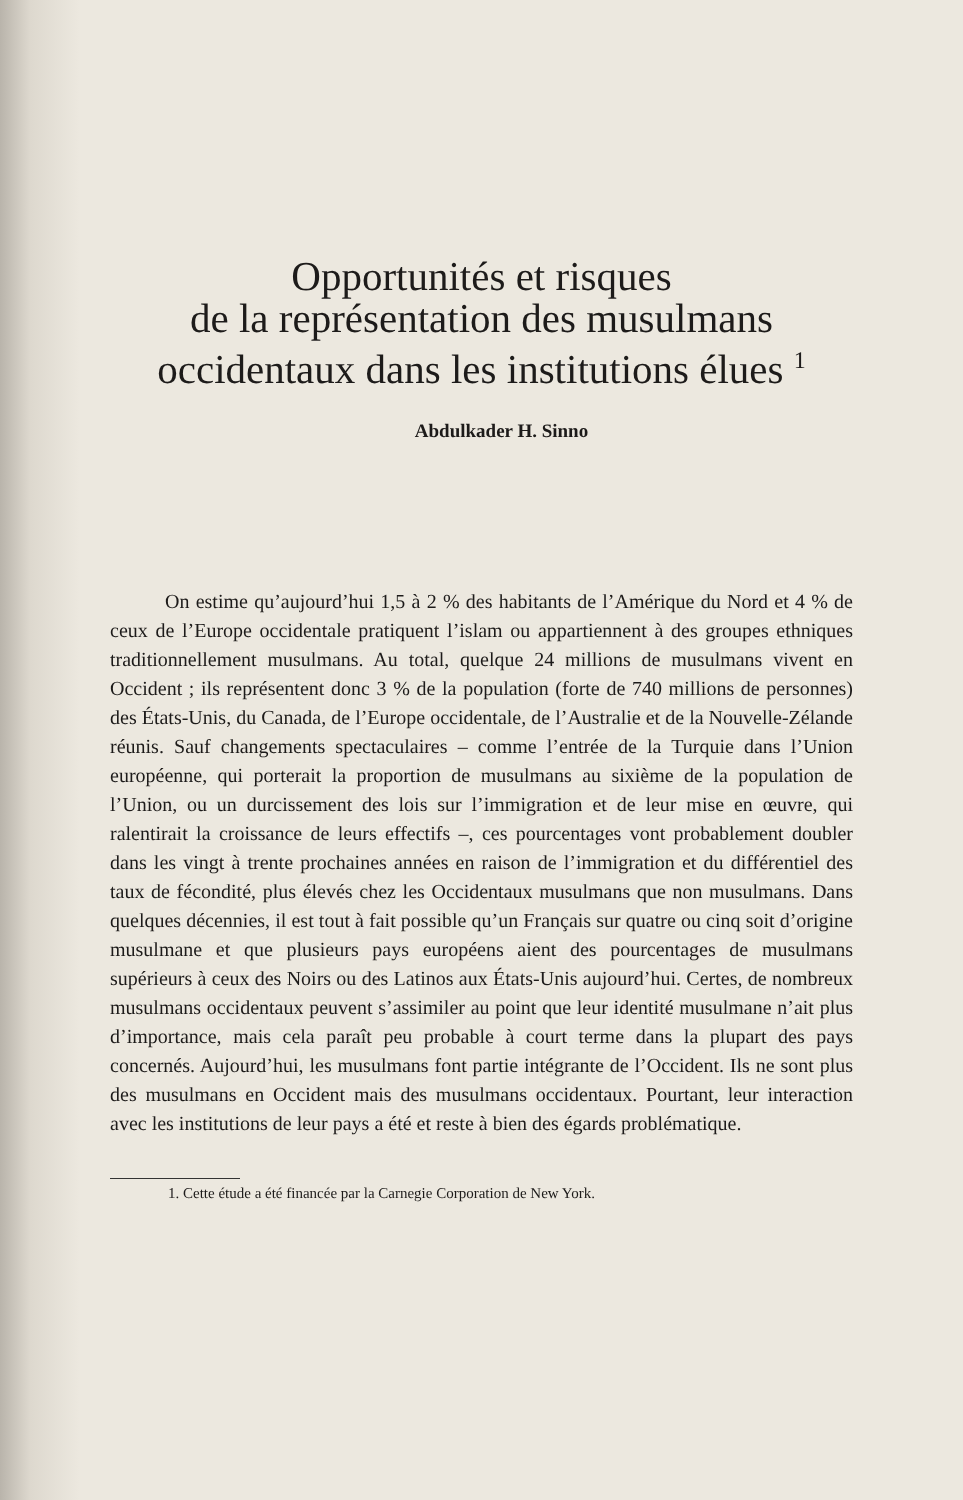Opportunités et risques
de la représentation des musulmans
occidentaux dans les institutions élues <sup>1</sup>
Abdulkader H. Sinno
On estime qu’aujourd’hui 1,5 à 2 % des habitants de l’Amérique du Nord et 4 % de ceux de l’Europe occidentale pratiquent l’islam ou appartiennent à des groupes ethniques traditionnellement musulmans. Au total, quelque 24 millions de musulmans vivent en Occident ; ils représentent donc 3 % de la population (forte de 740 millions de personnes) des États-Unis, du Canada, de l’Europe occidentale, de l’Australie et de la Nouvelle-Zélande réunis. Sauf changements spectaculaires – comme l’entrée de la Turquie dans l’Union européenne, qui porterait la proportion de musulmans au sixième de la population de l’Union, ou un durcissement des lois sur l’immigration et de leur mise en œuvre, qui ralentirait la croissance de leurs effectifs –, ces pourcentages vont probablement doubler dans les vingt à trente prochaines années en raison de l’immigration et du différentiel des taux de fécondité, plus élevés chez les Occidentaux musulmans que non musulmans. Dans quelques décennies, il est tout à fait possible qu’un Français sur quatre ou cinq soit d’origine musulmane et que plusieurs pays européens aient des pourcentages de musulmans supérieurs à ceux des Noirs ou des Latinos aux États-Unis aujourd’hui. Certes, de nombreux musulmans occidentaux peuvent s’assimiler au point que leur identité musulmane n’ait plus d’importance, mais cela paraît peu probable à court terme dans la plupart des pays concernés. Aujourd’hui, les musulmans font partie intégrante de l’Occident. Ils ne sont plus des musulmans en Occident mais des musulmans occidentaux. Pourtant, leur interaction avec les institutions de leur pays a été et reste à bien des égards problématique.
1. Cette étude a été financée par la Carnegie Corporation de New York.